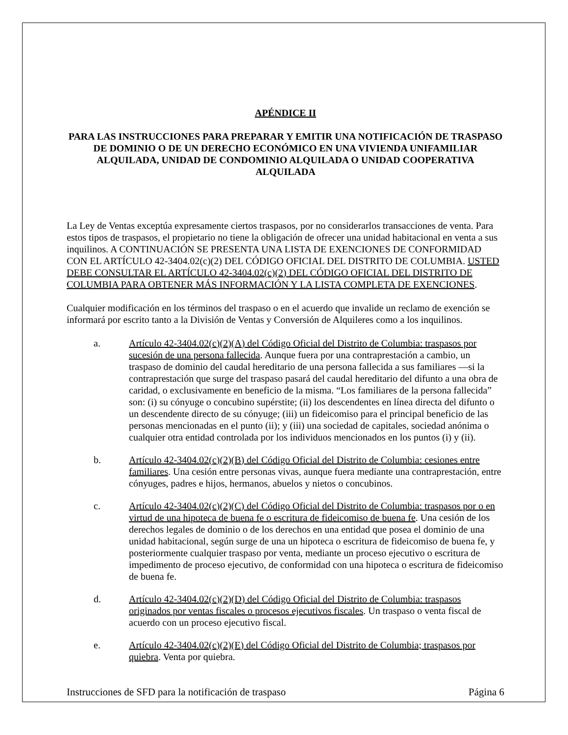APÉNDICE II
PARA LAS INSTRUCCIONES PARA PREPARAR Y EMITIR UNA NOTIFICACIÓN DE TRASPASO DE DOMINIO O DE UN DERECHO ECONÓMICO EN UNA VIVIENDA UNIFAMILIAR ALQUILADA, UNIDAD DE CONDOMINIO ALQUILADA O UNIDAD COOPERATIVA ALQUILADA
La Ley de Ventas exceptúa expresamente ciertos traspasos, por no considerarlos transacciones de venta. Para estos tipos de traspasos, el propietario no tiene la obligación de ofrecer una unidad habitacional en venta a sus inquilinos. A CONTINUACIÓN SE PRESENTA UNA LISTA DE EXENCIONES DE CONFORMIDAD CON EL ARTÍCULO 42-3404.02(c)(2) DEL CÓDIGO OFICIAL DEL DISTRITO DE COLUMBIA. USTED DEBE CONSULTAR EL ARTÍCULO 42-3404.02(c)(2) DEL CÓDIGO OFICIAL DEL DISTRITO DE COLUMBIA PARA OBTENER MÁS INFORMACIÓN Y LA LISTA COMPLETA DE EXENCIONES.
Cualquier modificación en los términos del traspaso o en el acuerdo que invalide un reclamo de exención se informará por escrito tanto a la División de Ventas y Conversión de Alquileres como a los inquilinos.
a. Artículo 42-3404.02(c)(2)(A) del Código Oficial del Distrito de Columbia: traspasos por sucesión de una persona fallecida. Aunque fuera por una contraprestación a cambio, un traspaso de dominio del caudal hereditario de una persona fallecida a sus familiares —si la contraprestación que surge del traspaso pasará del caudal hereditario del difunto a una obra de caridad, o exclusivamente en beneficio de la misma. “Los familiares de la persona fallecida” son: (i) su cónyuge o concubino supérstite; (ii) los descendentes en línea directa del difunto o un descendente directo de su cónyuge; (iii) un fideicomiso para el principal beneficio de las personas mencionadas en el punto (ii); y (iii) una sociedad de capitales, sociedad anónima o cualquier otra entidad controlada por los individuos mencionados en los puntos (i) y (ii).
b. Artículo 42-3404.02(c)(2)(B) del Código Oficial del Distrito de Columbia: cesiones entre familiares. Una cesión entre personas vivas, aunque fuera mediante una contraprestación, entre cónyuges, padres e hijos, hermanos, abuelos y nietos o concubinos.
c. Artículo 42-3404.02(c)(2)(C) del Código Oficial del Distrito de Columbia: traspasos por o en virtud de una hipoteca de buena fe o escritura de fideicomiso de buena fe. Una cesión de los derechos legales de dominio o de los derechos en una entidad que posea el dominio de una unidad habitacional, según surge de una un hipoteca o escritura de fideicomiso de buena fe, y posteriormente cualquier traspaso por venta, mediante un proceso ejecutivo o escritura de impedimento de proceso ejecutivo, de conformidad con una hipoteca o escritura de fideicomiso de buena fe.
d. Artículo 42-3404.02(c)(2)(D) del Código Oficial del Distrito de Columbia: traspasos originados por ventas fiscales o procesos ejecutivos fiscales. Un traspaso o venta fiscal de acuerdo con un proceso ejecutivo fiscal.
e. Artículo 42-3404.02(c)(2)(E) del Código Oficial del Distrito de Columbia; traspasos por quiebra. Venta por quiebra.
Instrucciones de SFD para la notificación de traspaso Página 6